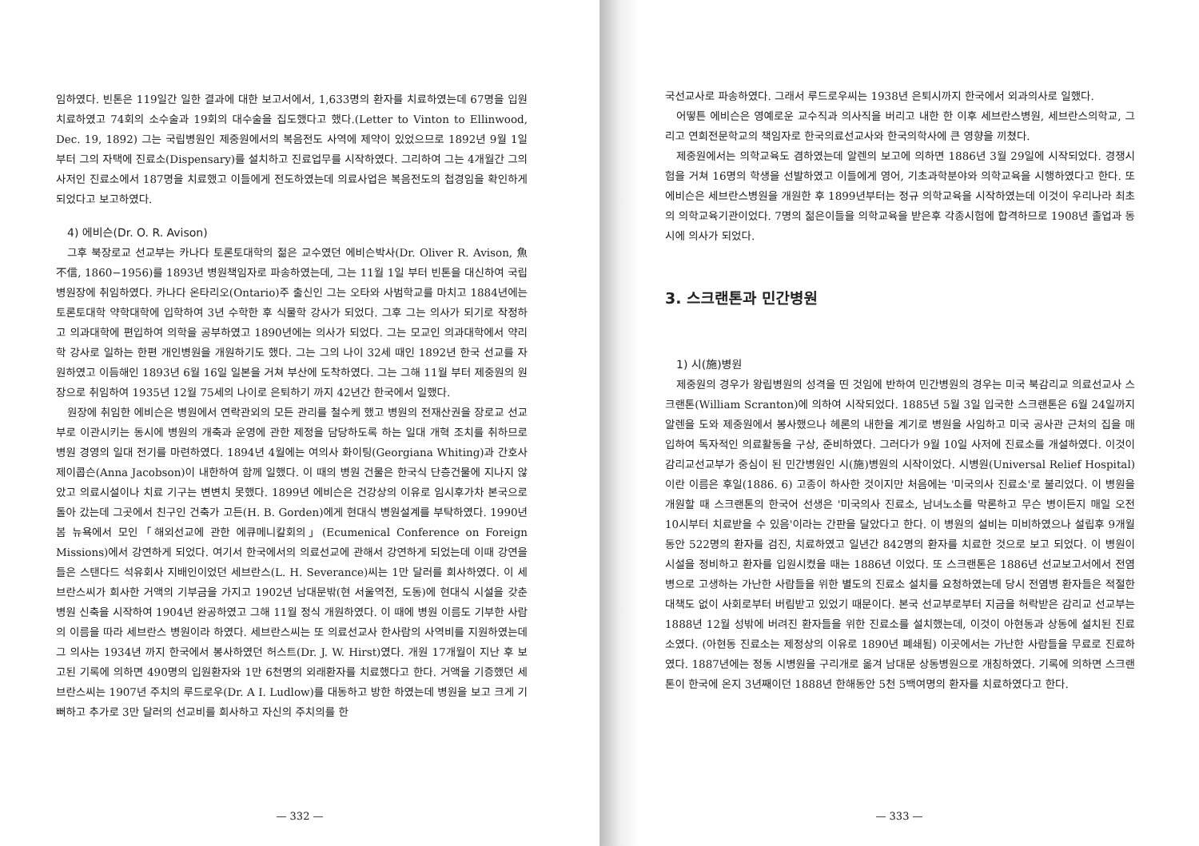임하였다. 빈톤은 119일간 일한 결과에 대한 보고서에서, 1,633명의 환자를 치료하였는데 67명을 입원치료하였고 74회의 소수술과 19회의 대수술을 집도했다고 했다.(Letter to Vinton to Ellinwood, Dec. 19, 1892) 그는 국립병원인 제중원에서의 복음전도 사역에 제약이 있었으므로 1892년 9월 1일부터 그의 자택에 진료소(Dispensary)를 설치하고 진료업무를 시작하였다. 그리하여 그는 4개월간 그의 사저인 진료소에서 187명을 치료했고 이들에게 전도하였는데 의료사업은 복음전도의 첩경임을 확인하게 되었다고 보고하였다.
4) 에비슨(Dr. O. R. Avison)
그후 북장로교 선교부는 카나다 토론토대학의 젊은 교수였던 에비슨박사(Dr. Oliver R. Avison, 魚不信, 1860−1956)를 1893년 병원책임자로 파송하였는데, 그는 11월 1일 부터 빈톤을 대신하여 국립병원장에 취임하였다. 카나다 온타리오(Ontario)주 출신인 그는 오타와 사범학교를 마치고 1884년에는 토론토대학 약학대학에 입학하여 3년 수학한 후 식물학 강사가 되었다. 그후 그는 의사가 되기로 작정하고 의과대학에 편입하여 의학을 공부하였고 1890년에는 의사가 되었다. 그는 모교인 의과대학에서 약리학 강사로 일하는 한편 개인병원을 개원하기도 했다. 그는 그의 나이 32세 때인 1892년 한국 선교를 자원하였고 이듬해인 1893년 6월 16일 일본을 거쳐 부산에 도착하였다. 그는 그해 11월 부터 제중원의 원장으로 취임하여 1935년 12월 75세의 나이로 은퇴하기 까지 42년간 한국에서 일했다.
원장에 취임한 에비슨은 병원에서 연락관외의 모든 관리를 철수케 했고 병원의 전재산권을 장로교 선교부로 이관시키는 동시에 병원의 개축과 운영에 관한 제정을 담당하도록 하는 일대 개혁 조치를 취하므로 병원 경영의 일대 전기를 마련하였다. 1894년 4월에는 여의사 화이팅(Georgiana Whiting)과 간호사 제이콥슨(Anna Jacobson)이 내한하여 함께 일했다. 이 때의 병원 건물은 한국식 단층건물에 지나지 않았고 의료시설이나 치료 기구는 변변치 못했다. 1899년 에비슨은 건강상의 이유로 임시후가차 본국으로 돌아 갔는데 그곳에서 친구인 건축가 고든(H. B. Gorden)에게 현대식 병원설계를 부탁하였다. 1990년 봄 뉴욕에서 모인「해외선교에 관한 에큐메니칼회의」(Ecumenical Conference on Foreign Missions)에서 강연하게 되었다. 여기서 한국에서의 의료선교에 관해서 강연하게 되었는데 이때 강연을 들은 스탠다드 석유회사 지배인이었던 세브란스(L. H. Severance)씨는 1만 달러를 희사하였다. 이 세브란스씨가 희사한 거액의 기부금을 가지고 1902년 남대문밖(현 서울역전, 도동)에 현대식 시설을 갖춘 병원 신축을 시작하여 1904년 완공하였고 그해 11월 정식 개원하였다. 이 때에 병원 이름도 기부한 사람의 이름을 따라 세브란스 병원이라 하였다. 세브란스씨는 또 의료선교사 한사람의 사역비를 지원하였는데 그 의사는 1934년 까지 한국에서 봉사하였던 허스트(Dr. J. W. Hirst)였다. 개원 17개월이 지난 후 보고된 기록에 의하면 490명의 입원환자와 1만 6천명의 외래환자를 치료했다고 한다. 거액을 기증했던 세브란스씨는 1907년 주치의 루드로우(Dr. A I. Ludlow)를 대동하고 방한 하였는데 병원을 보고 크게 기뻐하고 추가로 3만 달러의 선교비를 희사하고 자신의 주치의를 한
— 332 —
국선교사로 파송하였다. 그래서 루드로우씨는 1938년 은퇴시까지 한국에서 외과의사로 일했다.
어떻튼 에비슨은 영예로운 교수직과 의사직을 버리고 내한 한 이후 세브란스병원, 세브란스의학교, 그리고 연희전문학교의 책임자로 한국의료선교사와 한국의학사에 큰 영향을 끼쳤다.
제중원에서는 의학교육도 겸하였는데 알렌의 보고에 의하면 1886년 3월 29일에 시작되었다. 경쟁시험을 거쳐 16명의 학생을 선발하였고 이들에게 영어, 기초과학분야와 의학교육을 시행하였다고 한다. 또 에비슨은 세브란스병원을 개원한 후 1899년부터는 정규 의학교육을 시작하였는데 이것이 우리나라 최초의 의학교육기관이었다. 7명의 젊은이들을 의학교육을 받은후 각종시험에 합격하므로 1908년 졸업과 동시에 의사가 되었다.
3. 스크랜톤과 민간병원
1) 시(施)병원
제중원의 경우가 왕립병원의 성격을 띤 것임에 반하여 민간병원의 경우는 미국 북감리교 의료선교사 스크랜톤(William Scranton)에 의하여 시작되었다. 1885년 5월 3일 입국한 스크랜톤은 6월 24일까지 알렌을 도와 제중원에서 봉사했으나 헤론의 내한을 계기로 병원을 사임하고 미국 공사관 근처의 집을 매입하여 독자적인 의료활동을 구상, 준비하였다. 그러다가 9월 10일 사저에 진료소를 개설하였다. 이것이 감리교선교부가 중심이 된 민간병원인 시(施)병원의 시작이었다. 시병원(Universal Relief Hospital)이란 이름은 후일(1886. 6) 고종이 하사한 것이지만 처음에는 '미국의사 진료소'로 불리었다. 이 병원을 개원할 때 스크랜톤의 한국어 선생은 '미국의사 진료소, 남녀노소를 막론하고 무슨 병이든지 매일 오전 10시부터 치료받을 수 있음'이라는 간판을 달았다고 한다. 이 병원의 설비는 미비하였으나 설립후 9개월 동안 522명의 환자를 검진, 치료하였고 일년간 842명의 환자를 치료한 것으로 보고 되었다. 이 병원이 시설을 정비하고 환자를 입원시켰을 때는 1886년 이었다. 또 스크랜톤은 1886년 선교보고서에서 전염병으로 고생하는 가난한 사람들을 위한 별도의 진료소 설치를 요청하였는데 당시 전염병 환자들은 적절한 대책도 없이 사회로부터 버림받고 있었기 때문이다. 본국 선교부로부터 지금을 허락받은 감리교 선교부는 1888년 12월 성밖에 버려진 환자들을 위한 진료소를 설치했는데, 이것이 아현동과 상동에 설치된 진료소였다. (아현동 진료소는 제정상의 이유로 1890년 폐쇄됨) 이곳에서는 가난한 사람들을 무료로 진료하였다. 1887년에는 정동 시병원을 구리개로 옮겨 남대문 상동병원으로 개칭하였다. 기록에 의하면 스크랜톤이 한국에 온지 3년째이던 1888년 한해동안 5천 5백여명의 환자를 치료하였다고 한다.
— 333 —